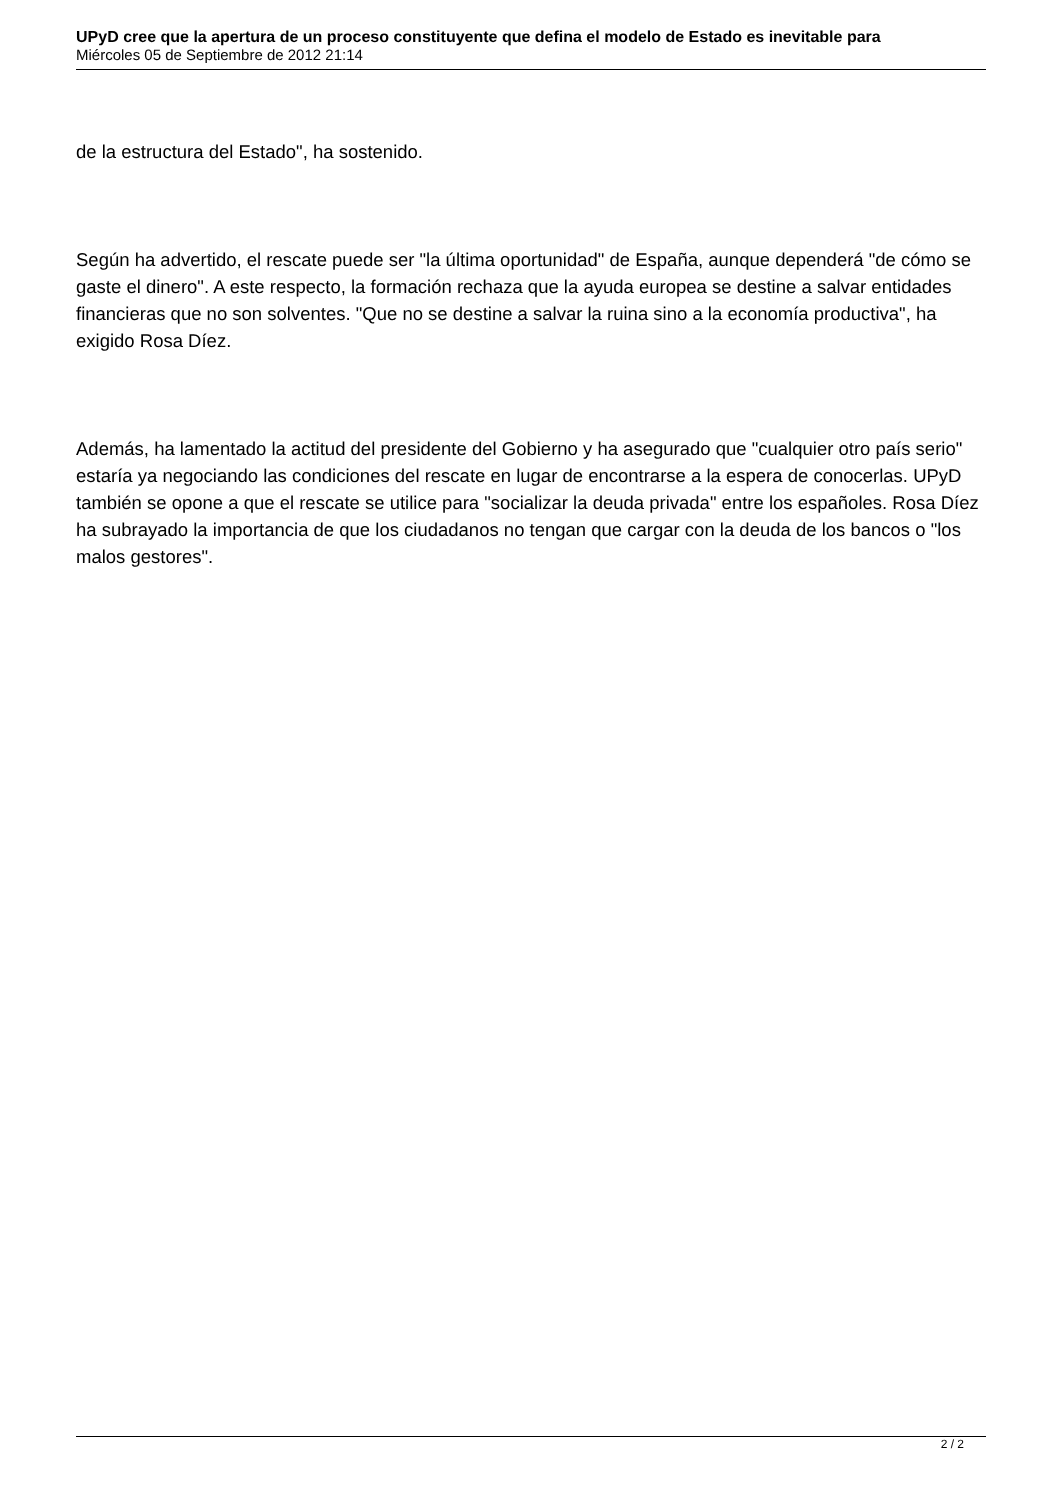UPyD cree que la apertura de un proceso constituyente que defina el modelo de Estado es inevitable para
Miércoles 05 de Septiembre de 2012 21:14
de la estructura del Estado", ha sostenido.
Según ha advertido, el rescate puede ser "la última oportunidad" de España, aunque dependerá "de cómo se gaste el dinero". A este respecto, la formación rechaza que la ayuda europea se destine a salvar entidades financieras que no son solventes. "Que no se destine a salvar la ruina sino a la economía productiva", ha exigido Rosa Díez.
Además, ha lamentado la actitud del presidente del Gobierno y ha asegurado que "cualquier otro país serio" estaría ya negociando las condiciones del rescate en lugar de encontrarse a la espera de conocerlas. UPyD también se opone a que el rescate se utilice para "socializar la deuda privada" entre los españoles. Rosa Díez ha subrayado la importancia de que los ciudadanos no tengan que cargar con la deuda de los bancos o "los malos gestores".
2 / 2